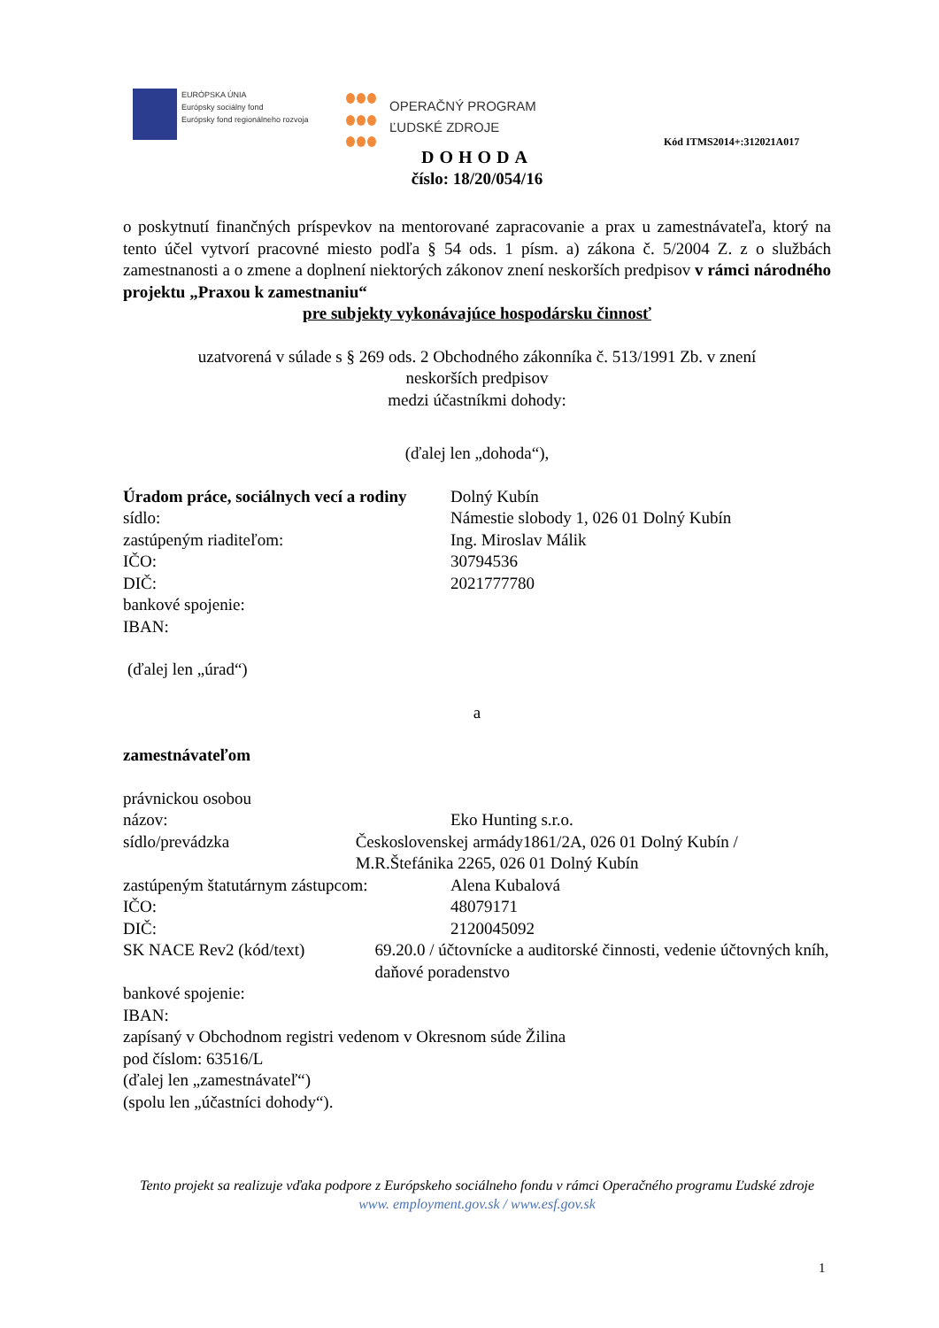EURÓPSKA ÚNIA
Európsky sociálny fond
Európsky fond regionálneho rozvoja
OPERAČNÝ PROGRAM
ĽUDSKÉ ZDROJE
Kód ITMS2014+:312021A017
DOHODA
číslo: 18/20/054/16
o poskytnutí finančných príspevkov na mentorované zapracovanie a prax u zamestnávateľa, ktorý na tento účel vytvorí pracovné miesto podľa § 54 ods. 1 písm. a) zákona č. 5/2004 Z. z o službách zamestnanosti a o zmene a doplnení niektorých zákonov znení neskorších predpisov v rámci národného projektu „Praxou k zamestnaniu“
pre subjekty vykonávajúce hospodársku činnosť
uzatvorená v súlade s § 269 ods. 2 Obchodného zákonníka č. 513/1991 Zb. v znení
neskorších predpisov
medzi účastníkmi dohody:
(ďalej len „dohoda“),
Úradom práce, sociálnych vecí a rodiny
Dolný Kubín
sídlo: Námestie slobody 1, 026 01 Dolný Kubín
zastúpeným riaditeľom: Ing. Miroslav Málik
IČO: 30794536
DIČ: 2021777780
bankové spojenie:
IBAN:
(ďalej len „úrad“)
a
zamestnávateľom
právnickou osobou
názov: Eko Hunting s.r.o.
sídlo/prevádzka Československej armády1861/2A, 026 01 Dolný Kubín / M.R.Štefánika 2265, 026 01 Dolný Kubín
zastúpeným štatutárnym zástupcom:
Alena Kubalová
IČO: 48079171
DIČ: 2120045092
SK NACE Rev2 (kód/text) 69.20.0 / účtovnícke a auditorské činnosti, vedenie účtovných kníh, daňové poradenstvo
bankové spojenie:
IBAN:
zapísaný v Obchodnom registri vedenom v Okresnom súde Žilina
pod číslom: 63516/L
(ďalej len „zamestnávateľ“)
(spolu len „účastníci dohody“).
Tento projekt sa realizuje vďaka podpore z Európskeho sociálneho fondu v rámci Operačného programu Ľudské zdroje
www. employment.gov.sk / www.esf.gov.sk
1